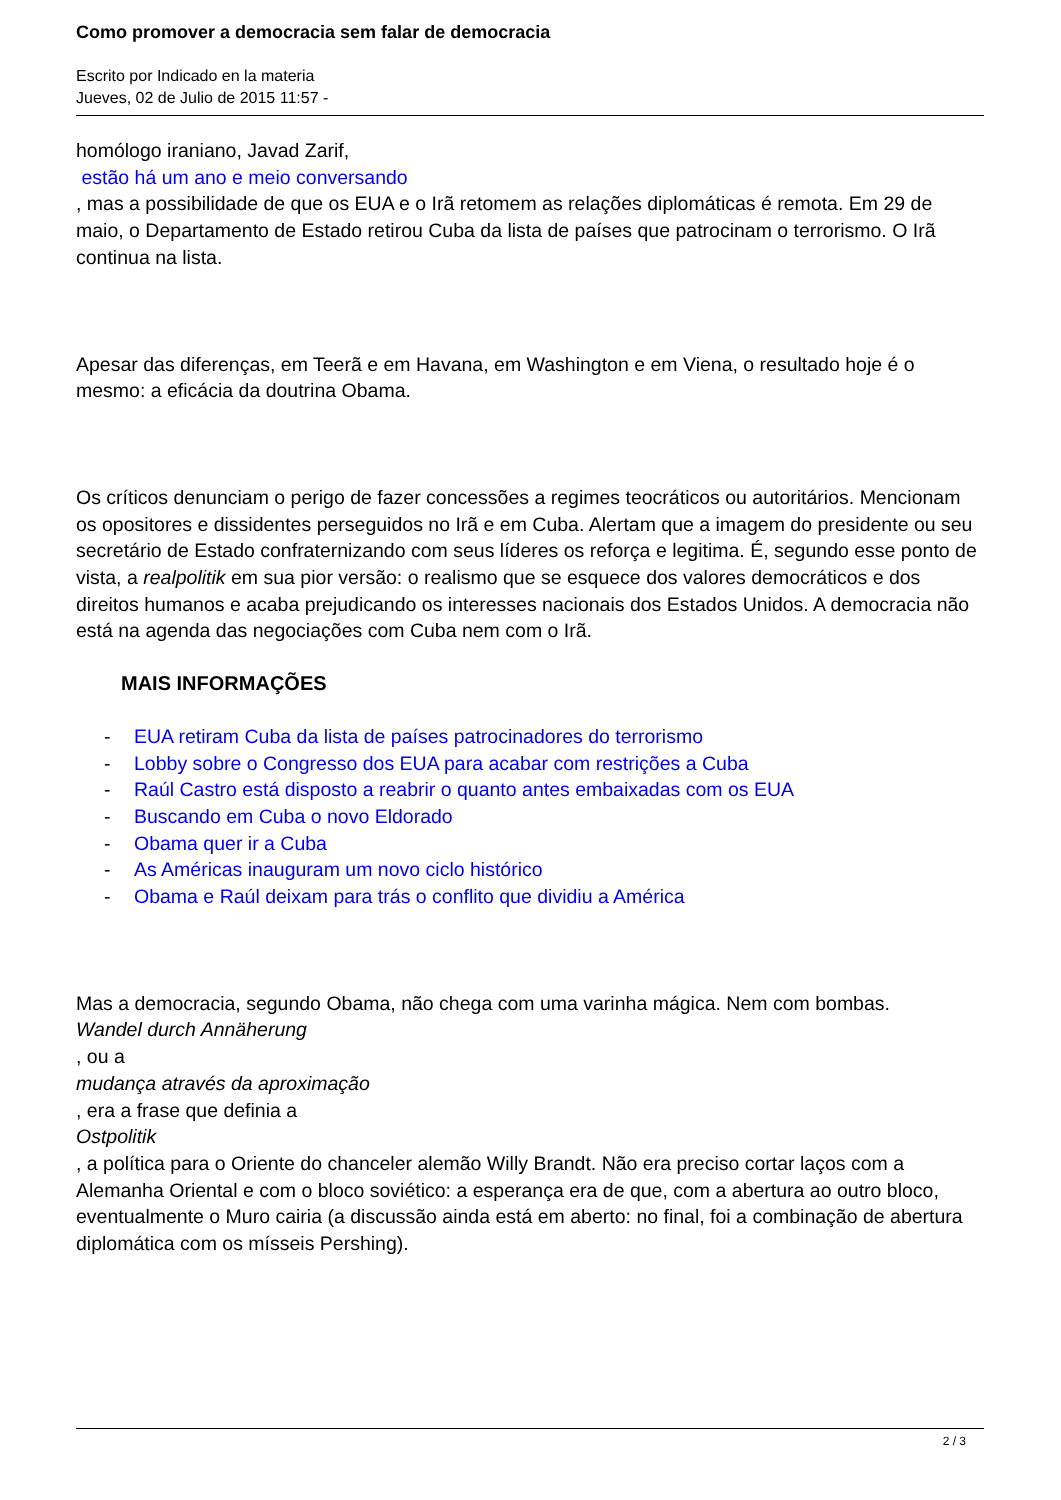Como promover a democracia sem falar de democracia
Escrito por Indicado en la materia
Jueves, 02 de Julio de 2015 11:57 -
homólogo iraniano, Javad Zarif,
estão há um ano e meio conversando
, mas a possibilidade de que os EUA e o Irã retomem as relações diplomáticas é remota. Em 29 de maio, o Departamento de Estado retirou Cuba da lista de países que patrocinam o terrorismo. O Irã continua na lista.
Apesar das diferenças, em Teerã e em Havana, em Washington e em Viena, o resultado hoje é o mesmo: a eficácia da doutrina Obama.
Os críticos denunciam o perigo de fazer concessões a regimes teocráticos ou autoritários. Mencionam os opositores e dissidentes perseguidos no Irã e em Cuba. Alertam que a imagem do presidente ou seu secretário de Estado confraternizando com seus líderes os reforça e legitima. É, segundo esse ponto de vista, a realpolitik em sua pior versão: o realismo que se esquece dos valores democráticos e dos direitos humanos e acaba prejudicando os interesses nacionais dos Estados Unidos. A democracia não está na agenda das negociações com Cuba nem com o Irã.
MAIS INFORMAÇÕES
- EUA retiram Cuba da lista de países patrocinadores do terrorismo
- Lobby sobre o Congresso dos EUA para acabar com restrições a Cuba
- Raúl Castro está disposto a reabrir o quanto antes embaixadas com os EUA
- Buscando em Cuba o novo Eldorado
- Obama quer ir a Cuba
- As Américas inauguram um novo ciclo histórico
- Obama e Raúl deixam para trás o conflito que dividiu a América
Mas a democracia, segundo Obama, não chega com uma varinha mágica. Nem com bombas.
Wandel durch Annäherung
, ou a
mudança através da aproximação
, era a frase que definia a
Ostpolitik
, a política para o Oriente do chanceler alemão Willy Brandt. Não era preciso cortar laços com a Alemanha Oriental e com o bloco soviético: a esperança era de que, com a abertura ao outro bloco, eventualmente o Muro cairia (a discussão ainda está em aberto: no final, foi a combinação de abertura diplomática com os mísseis Pershing).
2 / 3